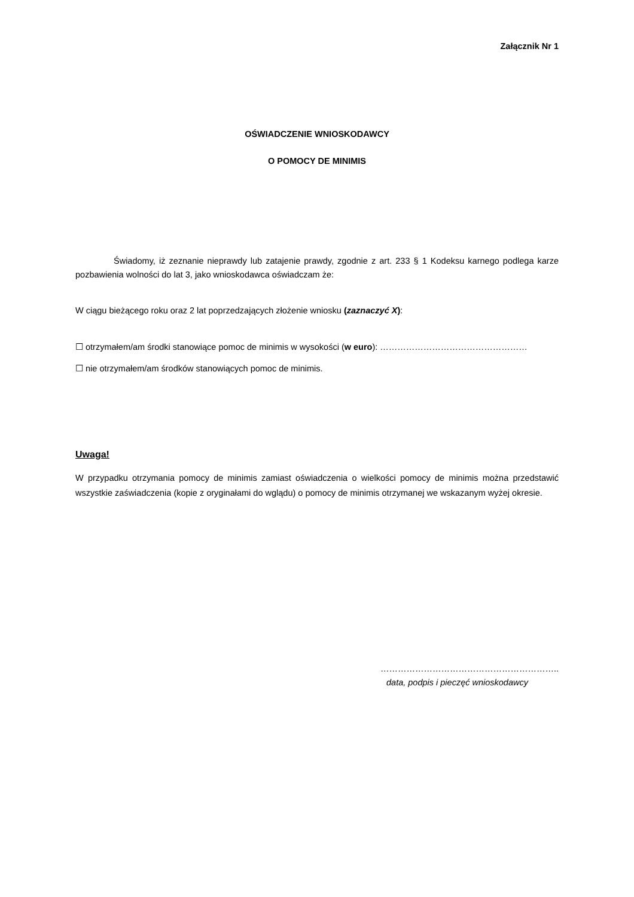Załącznik Nr 1
OŚWIADCZENIE WNIOSKODAWCY
O POMOCY DE MINIMIS
Świadomy, iż zeznanie nieprawdy lub zatajenie prawdy, zgodnie z art. 233 § 1 Kodeksu karnego podlega karze pozbawienia wolności do lat 3, jako wnioskodawca oświadczam że:
W ciągu bieżącego roku oraz 2 lat poprzedzających złożenie wniosku (zaznaczyć X):
☐ otrzymałem/am środki stanowiące pomoc de minimis w wysokości (w euro): ……………………………………………
☐ nie otrzymałem/am środków stanowiących pomoc de minimis.
Uwaga!
W przypadku otrzymania pomocy de minimis zamiast oświadczenia o wielkości pomocy de minimis można przedstawić wszystkie zaświadczenia (kopie z oryginałami do wglądu) o pomocy de minimis otrzymanej we wskazanym wyżej okresie.
……………………………………………………..
data, podpis i pieczęć wnioskodawcy